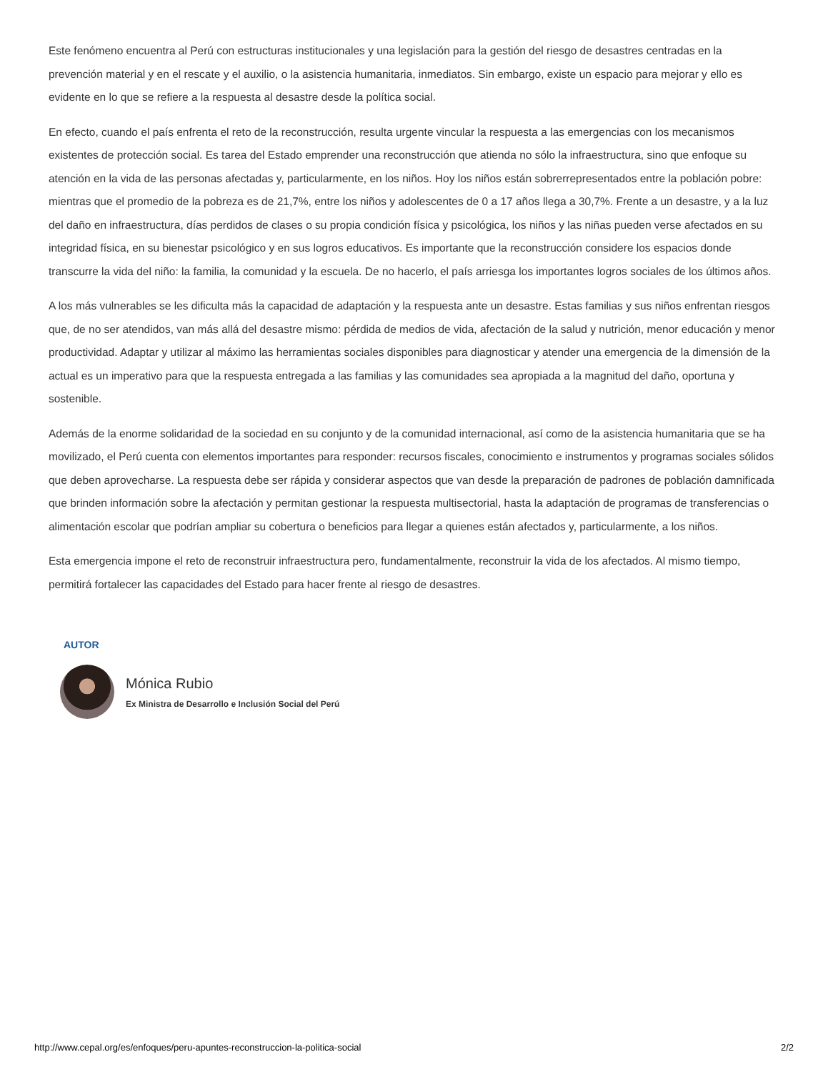Este fenómeno encuentra al Perú con estructuras institucionales y una legislación para la gestión del riesgo de desastres centradas en la prevención material y en el rescate y el auxilio, o la asistencia humanitaria, inmediatos. Sin embargo, existe un espacio para mejorar y ello es evidente en lo que se refiere a la respuesta al desastre desde la política social.
En efecto, cuando el país enfrenta el reto de la reconstrucción, resulta urgente vincular la respuesta a las emergencias con los mecanismos existentes de protección social. Es tarea del Estado emprender una reconstrucción que atienda no sólo la infraestructura, sino que enfoque su atención en la vida de las personas afectadas y, particularmente, en los niños. Hoy los niños están sobrerrepresentados entre la población pobre: mientras que el promedio de la pobreza es de 21,7%, entre los niños y adolescentes de 0 a 17 años llega a 30,7%. Frente a un desastre, y a la luz del daño en infraestructura, días perdidos de clases o su propia condición física y psicológica, los niños y las niñas pueden verse afectados en su integridad física, en su bienestar psicológico y en sus logros educativos. Es importante que la reconstrucción considere los espacios donde transcurre la vida del niño: la familia, la comunidad y la escuela. De no hacerlo, el país arriesga los importantes logros sociales de los últimos años.
A los más vulnerables se les dificulta más la capacidad de adaptación y la respuesta ante un desastre. Estas familias y sus niños enfrentan riesgos que, de no ser atendidos, van más allá del desastre mismo: pérdida de medios de vida, afectación de la salud y nutrición, menor educación y menor productividad. Adaptar y utilizar al máximo las herramientas sociales disponibles para diagnosticar y atender una emergencia de la dimensión de la actual es un imperativo para que la respuesta entregada a las familias y las comunidades sea apropiada a la magnitud del daño, oportuna y sostenible.
Además de la enorme solidaridad de la sociedad en su conjunto y de la comunidad internacional, así como de la asistencia humanitaria que se ha movilizado, el Perú cuenta con elementos importantes para responder: recursos fiscales, conocimiento e instrumentos y programas sociales sólidos que deben aprovecharse. La respuesta debe ser rápida y considerar aspectos que van desde la preparación de padrones de población damnificada que brinden información sobre la afectación y permitan gestionar la respuesta multisectorial, hasta la adaptación de programas de transferencias o alimentación escolar que podrían ampliar su cobertura o beneficios para llegar a quienes están afectados y, particularmente, a los niños.
Esta emergencia impone el reto de reconstruir infraestructura pero, fundamentalmente, reconstruir la vida de los afectados. Al mismo tiempo, permitirá fortalecer las capacidades del Estado para hacer frente al riesgo de desastres.
AUTOR
Mónica Rubio
Ex Ministra de Desarrollo e Inclusión Social del Perú
http://www.cepal.org/es/enfoques/peru-apuntes-reconstruccion-la-politica-social 2/2